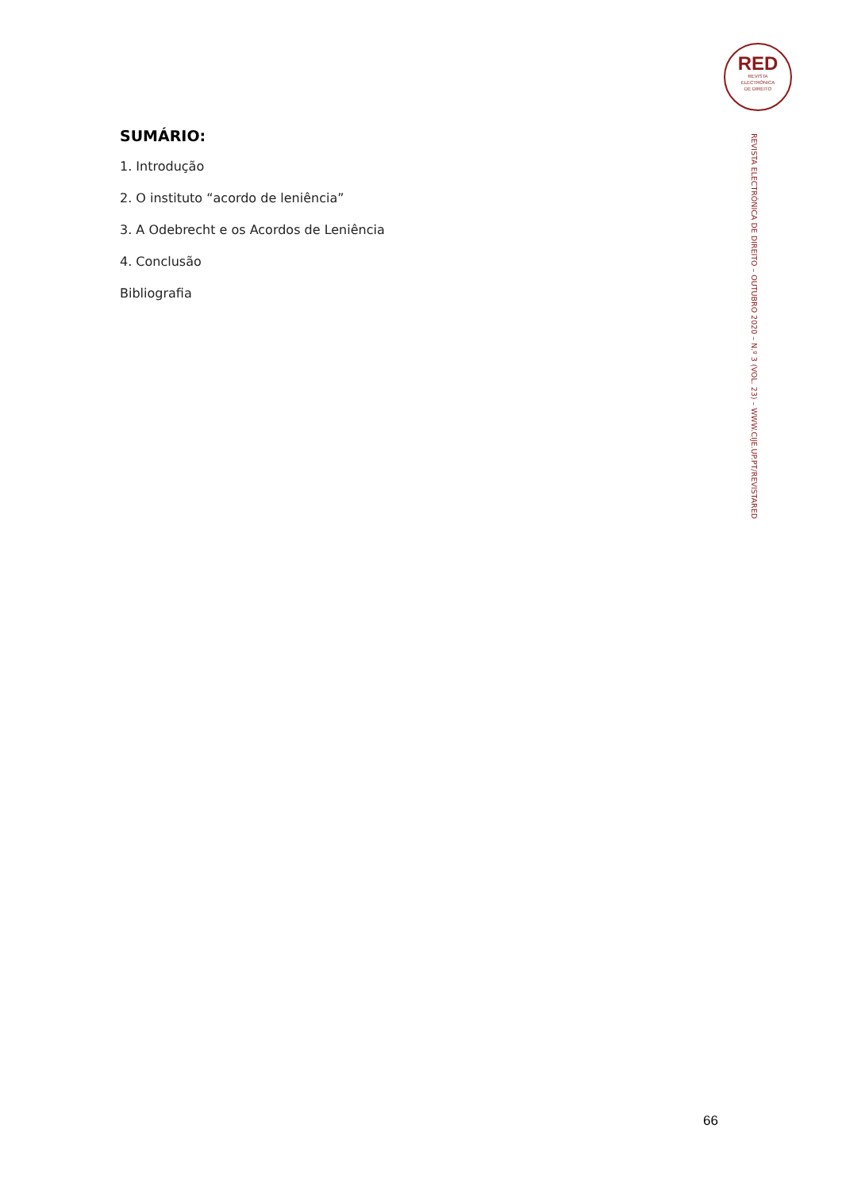RED
REVISTA
ELECTRÓNICA
DE DIREITO
SUMÁRIO:
1. Introdução
2. O instituto “acordo de leniência”
3. A Odebrecht e os Acordos de Leniência
4. Conclusão
Bibliografia
REVISTA ELECTRÓNICA DE DIREITO – OUTUBRO 2020 – N.º 3 (VOL. 23) – WWW.CIJE.UP.PT/REVISTARED
66